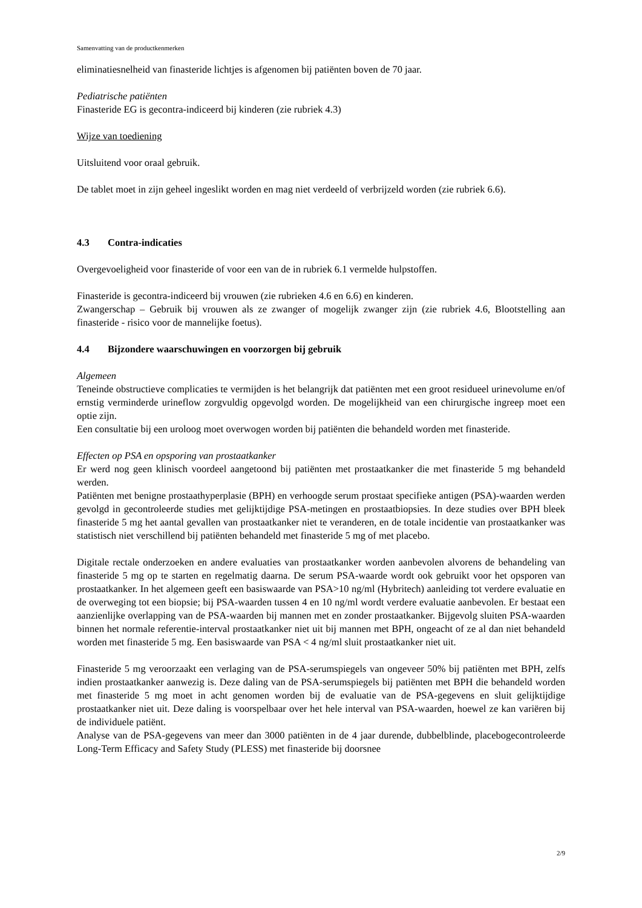Samenvatting van de productkenmerken
eliminatiesnelheid van finasteride lichtjes is afgenomen bij patiënten boven de 70 jaar.
Pediatrische patiënten
Finasteride EG is gecontra-indiceerd bij kinderen (zie rubriek 4.3)
Wijze van toediening
Uitsluitend voor oraal gebruik.
De tablet moet in zijn geheel ingeslikt worden en mag niet verdeeld of verbrijzeld worden (zie rubriek 6.6).
4.3 Contra-indicaties
Overgevoeligheid voor finasteride of voor een van de in rubriek 6.1 vermelde hulpstoffen.
Finasteride is gecontra-indiceerd bij vrouwen (zie rubrieken 4.6 en 6.6) en kinderen.
Zwangerschap – Gebruik bij vrouwen als ze zwanger of mogelijk zwanger zijn (zie rubriek 4.6, Blootstelling aan finasteride - risico voor de mannelijke foetus).
4.4 Bijzondere waarschuwingen en voorzorgen bij gebruik
Algemeen
Teneinde obstructieve complicaties te vermijden is het belangrijk dat patiënten met een groot residueel urinevolume en/of ernstig verminderde urineflow zorgvuldig opgevolgd worden. De mogelijkheid van een chirurgische ingreep moet een optie zijn.
Een consultatie bij een uroloog moet overwogen worden bij patiënten die behandeld worden met finasteride.
Effecten op PSA en opsporing van prostaatkanker
Er werd nog geen klinisch voordeel aangetoond bij patiënten met prostaatkanker die met finasteride 5 mg behandeld werden.
Patiënten met benigne prostaathyperplasie (BPH) en verhoogde serum prostaat specifieke antigen (PSA)-waarden werden gevolgd in gecontroleerde studies met gelijktijdige PSA-metingen en prostaatbiopsies. In deze studies over BPH bleek finasteride 5 mg het aantal gevallen van prostaatkanker niet te veranderen, en de totale incidentie van prostaatkanker was statistisch niet verschillend bij patiënten behandeld met finasteride 5 mg of met placebo.
Digitale rectale onderzoeken en andere evaluaties van prostaatkanker worden aanbevolen alvorens de behandeling van finasteride 5 mg op te starten en regelmatig daarna. De serum PSA-waarde wordt ook gebruikt voor het opsporen van prostaatkanker. In het algemeen geeft een basiswaarde van PSA>10 ng/ml (Hybritech) aanleiding tot verdere evaluatie en de overweging tot een biopsie; bij PSA-waarden tussen 4 en 10 ng/ml wordt verdere evaluatie aanbevolen. Er bestaat een aanzienlijke overlapping van de PSA-waarden bij mannen met en zonder prostaatkanker. Bijgevolg sluiten PSA-waarden binnen het normale referentie-interval prostaatkanker niet uit bij mannen met BPH, ongeacht of ze al dan niet behandeld worden met finasteride 5 mg. Een basiswaarde van PSA < 4 ng/ml sluit prostaatkanker niet uit.
Finasteride 5 mg veroorzaakt een verlaging van de PSA-serumspiegels van ongeveer 50% bij patiënten met BPH, zelfs indien prostaatkanker aanwezig is. Deze daling van de PSA-serumspiegels bij patiënten met BPH die behandeld worden met finasteride 5 mg moet in acht genomen worden bij de evaluatie van de PSA-gegevens en sluit gelijktijdige prostaatkanker niet uit. Deze daling is voorspelbaar over het hele interval van PSA-waarden, hoewel ze kan variëren bij de individuele patiënt.
Analyse van de PSA-gegevens van meer dan 3000 patiënten in de 4 jaar durende, dubbelblinde, placebogecontroleerde Long-Term Efficacy and Safety Study (PLESS) met finasteride bij doorsnee
2/9